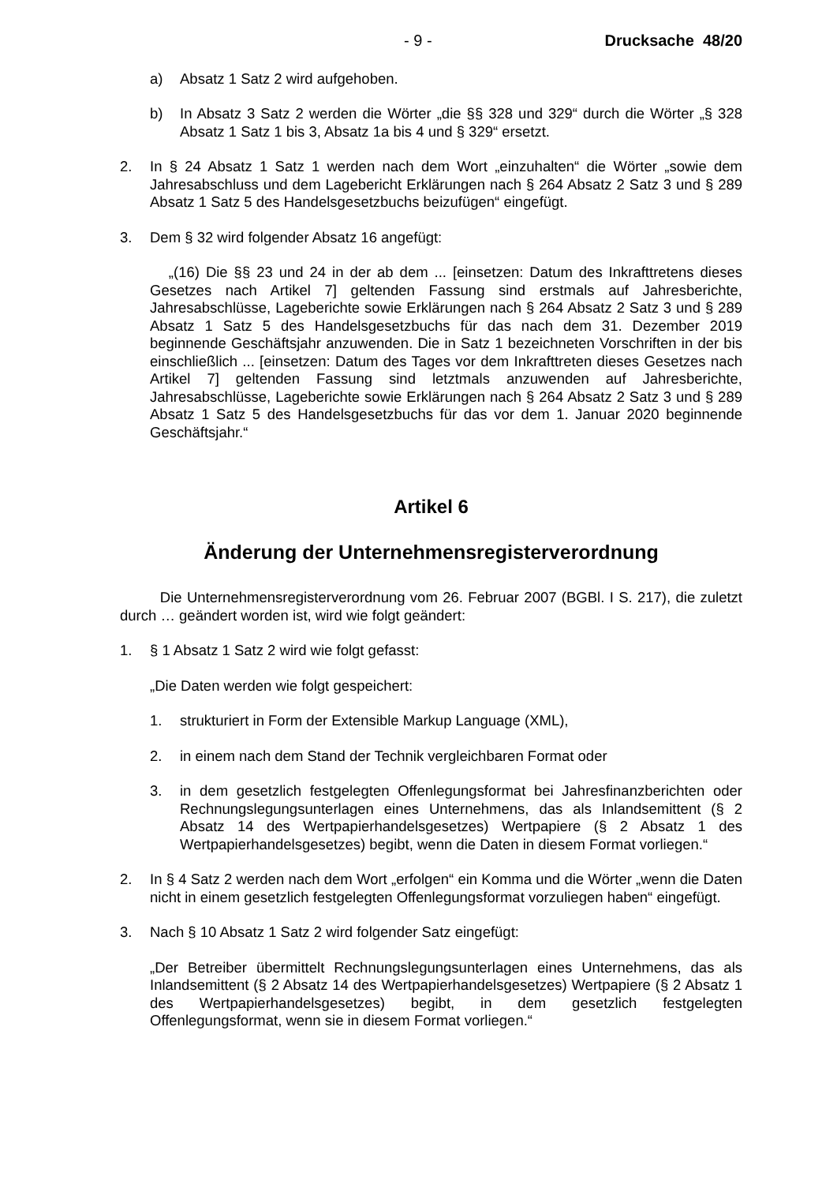- 9 - Drucksache 48/20
a) Absatz 1 Satz 2 wird aufgehoben.
b) In Absatz 3 Satz 2 werden die Wörter „die §§ 328 und 329“ durch die Wörter „§ 328 Absatz 1 Satz 1 bis 3, Absatz 1a bis 4 und § 329“ ersetzt.
2. In § 24 Absatz 1 Satz 1 werden nach dem Wort „einzuhalten“ die Wörter „sowie dem Jahresabschluss und dem Lagebericht Erklärungen nach § 264 Absatz 2 Satz 3 und § 289 Absatz 1 Satz 5 des Handelsgesetzbuchs beizufügen“ eingefügt.
3. Dem § 32 wird folgender Absatz 16 angefügt:
„(16) Die §§ 23 und 24 in der ab dem ... [einsetzen: Datum des Inkrafttretens dieses Gesetzes nach Artikel 7] geltenden Fassung sind erstmals auf Jahresberichte, Jahresabschlüsse, Lageberichte sowie Erklärungen nach § 264 Absatz 2 Satz 3 und § 289 Absatz 1 Satz 5 des Handelsgesetzbuchs für das nach dem 31. Dezember 2019 beginnende Geschäftsjahr anzuwenden. Die in Satz 1 bezeichneten Vorschriften in der bis einschließlich ... [einsetzen: Datum des Tages vor dem Inkrafttreten dieses Gesetzes nach Artikel 7] geltenden Fassung sind letztmals anzuwenden auf Jahresberichte, Jahresabschlüsse, Lageberichte sowie Erklärungen nach § 264 Absatz 2 Satz 3 und § 289 Absatz 1 Satz 5 des Handelsgesetzbuchs für das vor dem 1. Januar 2020 beginnende Geschäftsjahr.“
Artikel 6
Änderung der Unternehmensregisterverordnung
Die Unternehmensregisterverordnung vom 26. Februar 2007 (BGBl. I S. 217), die zuletzt durch … geändert worden ist, wird wie folgt geändert:
1. § 1 Absatz 1 Satz 2 wird wie folgt gefasst:
„Die Daten werden wie folgt gespeichert:
1. strukturiert in Form der Extensible Markup Language (XML),
2. in einem nach dem Stand der Technik vergleichbaren Format oder
3. in dem gesetzlich festgelegten Offenlegungsformat bei Jahresfinanzberichten oder Rechnungslegungsunterlagen eines Unternehmens, das als Inlandsemittent (§ 2 Absatz 14 des Wertpapierhandelsgesetzes) Wertpapiere (§ 2 Absatz 1 des Wertpapierhandelsgesetzes) begibt, wenn die Daten in diesem Format vorliegen.“
2. In § 4 Satz 2 werden nach dem Wort „erfolgen“ ein Komma und die Wörter „wenn die Daten nicht in einem gesetzlich festgelegten Offenlegungsformat vorzuliegen haben“ eingefügt.
3. Nach § 10 Absatz 1 Satz 2 wird folgender Satz eingefügt:
„Der Betreiber übermittelt Rechnungslegungsunterlagen eines Unternehmens, das als Inlandsemittent (§ 2 Absatz 14 des Wertpapierhandelsgesetzes) Wertpapiere (§ 2 Absatz 1 des Wertpapierhandelsgesetzes) begibt, in dem gesetzlich festgelegten Offenlegungsformat, wenn sie in diesem Format vorliegen.“